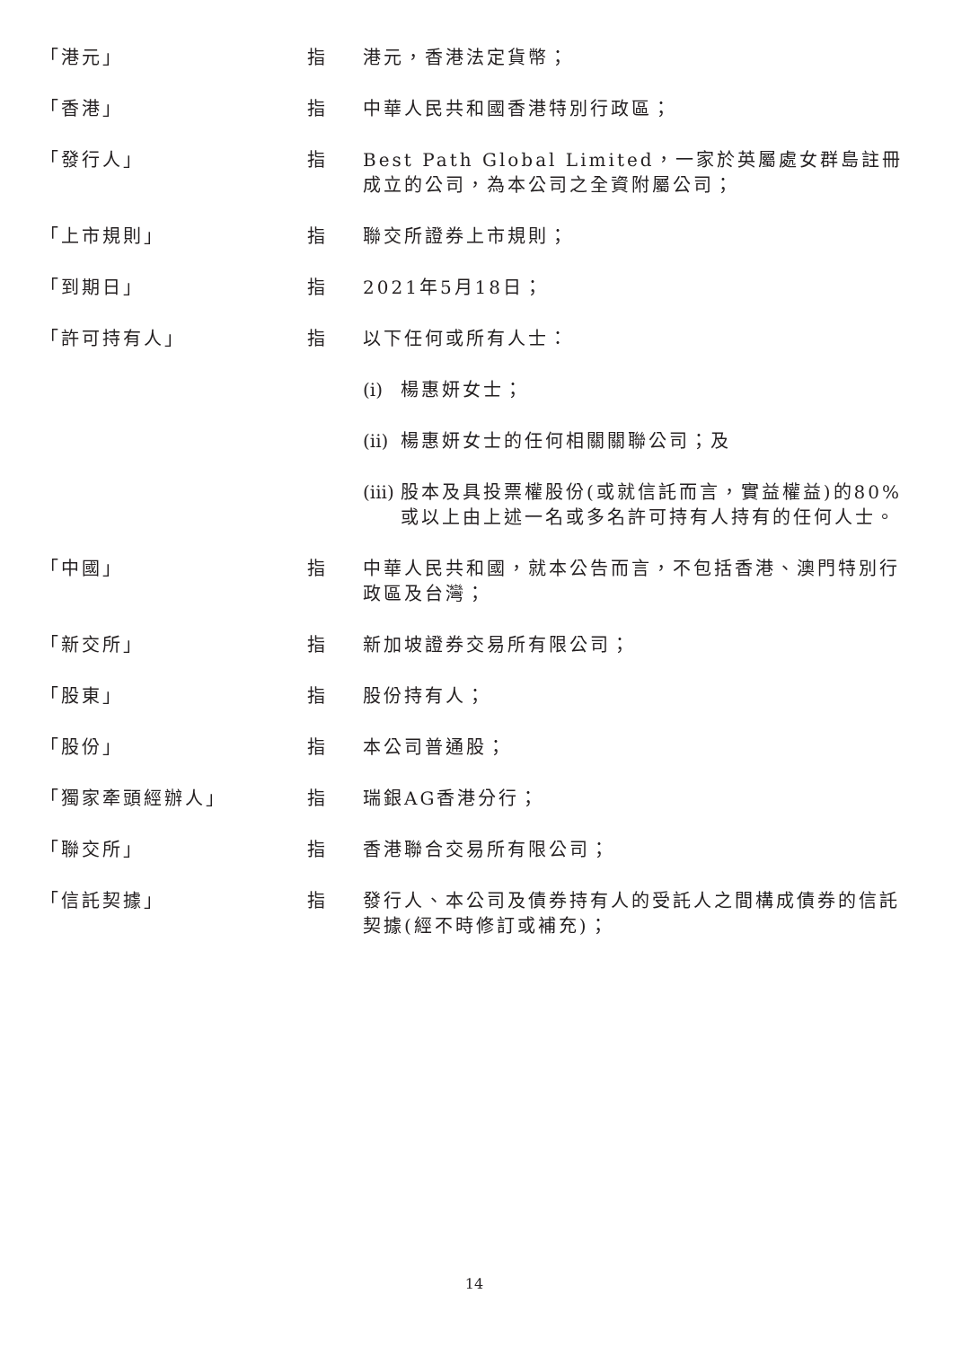「港元」 指 港元，香港法定貨幣；
「香港」 指 中華人民共和國香港特別行政區；
「發行人」 指 Best Path Global Limited，一家於英屬處女群島註冊成立的公司，為本公司之全資附屬公司；
「上市規則」 指 聯交所證券上市規則；
「到期日」 指 2021年5月18日；
「許可持有人」 指 以下任何或所有人士：
(i)
楊惠妍女士；
(ii)
楊惠妍女士的任何相關關聯公司；及
(iii)
股本及具投票權股份(或就信託而言，實益權益)的80%或以上由上述一名或多名許可持有人持有的任何人士。
「中國」 指 中華人民共和國，就本公告而言，不包括香港、澳門特別行政區及台灣；
「新交所」 指 新加坡證券交易所有限公司；
「股東」 指 股份持有人；
「股份」 指 本公司普通股；
「獨家牽頭經辦人」 指 瑞銀AG香港分行；
「聯交所」 指 香港聯合交易所有限公司；
「信託契據」 指 發行人、本公司及債券持有人的受託人之間構成債券的信託契據(經不時修訂或補充)；
14